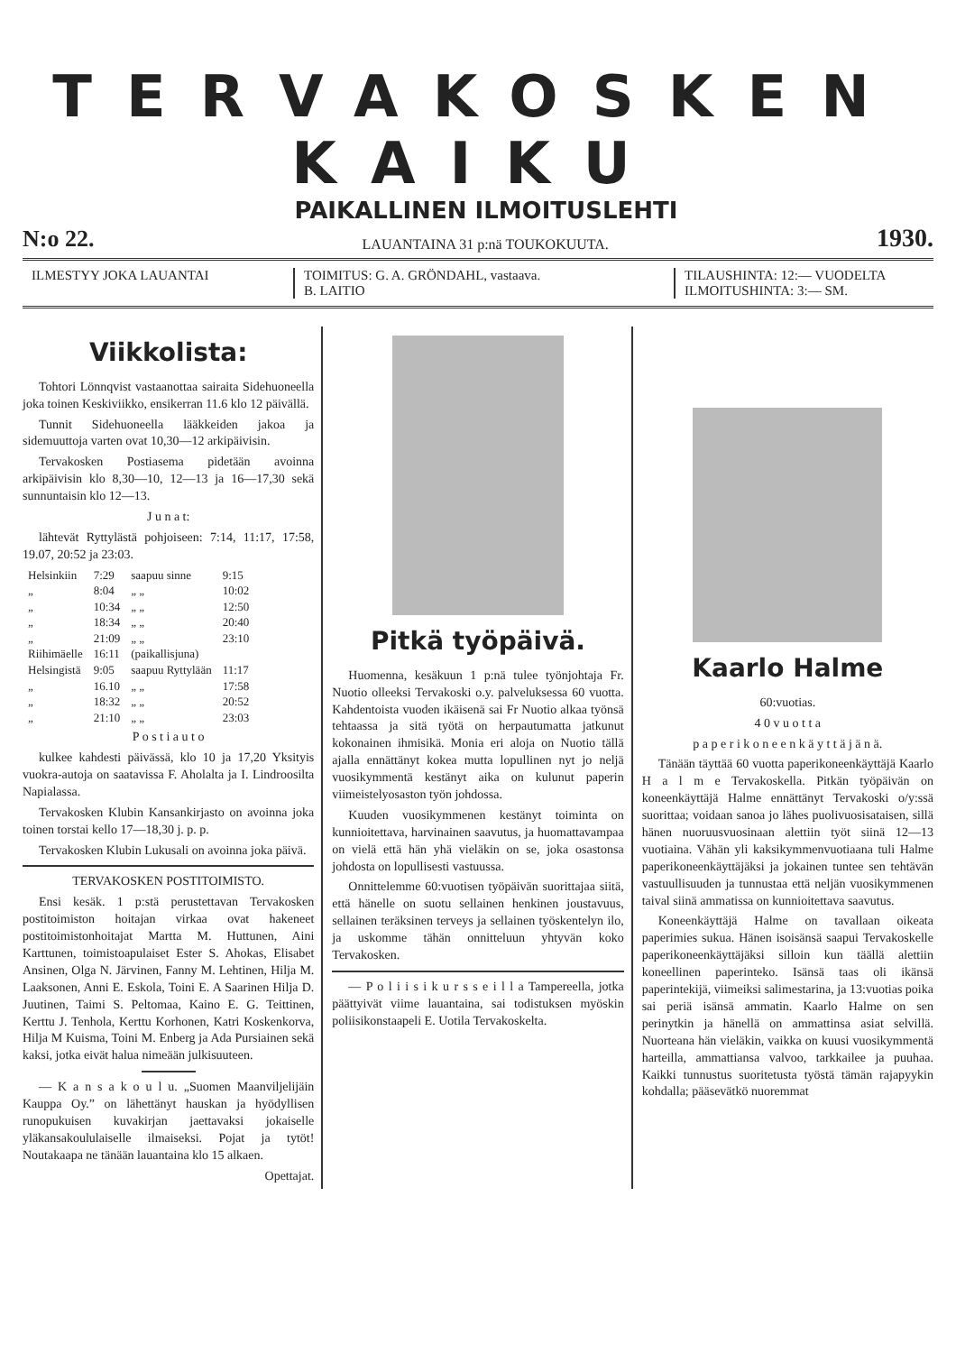TERVAKOSKEN KAIKU
PAIKALLINEN ILMOITUSLEHTI
N:o 22. LAUANTAINA 31 p:nä TOUKOKUUTA. 1930.
ILMESTYY JOKA LAUANTAI TOIMITUS: G. A. GRÖNDAHL, vastaava.
B. LAITIO
TILAUSHINTA: 12:— VUODELTA
ILMOITUSHINTA: 3:— SM.
Viikkolista:
Tohtori Lönnqvist vastaanottaa sairaita Sidehuoneella joka toinen Keskiviikko, ensikerran 11.6 klo 12 päivällä.
Tunnit Sidehuoneella lääkkeiden jakoa ja sidemuuttoja varten ovat 10,30—12 arkipäivisin.
Tervakosken Postiasema pidetään avoinna arkipäivisin klo 8,30—10, 12—13 ja 16—17,30 sekä sunnuntaisin klo 12—13.
J u n a t:
lähtevät Ryttylästä pohjoiseen: 7:14, 11:17, 17:58, 19.07, 20:52 ja 23:03.
| Helsinkiin | 7:29 | saapuu sinne | 9:15 |
| „ | 8:04 | „ „ | 10:02 |
| „ | 10:34 | „ „ | 12:50 |
| „ | 18:34 | „ „ | 20:40 |
| „ | 21:09 | „ „ | 23:10 |
| Riihimäelle | 16:11 | (paikallisjuna) | |
| Helsingistä | 9:05 | saapuu Ryttylään | 11:17 |
| „ | 16.10 | „ „ | 17:58 |
| „ | 18:32 | „ „ | 20:52 |
| „ | 21:10 | „ „ | 23:03 |
P o s t i a u t o
kulkee kahdesti päivässä, klo 10 ja 17,20 Yksityis vuokra-autoja on saatavissa F. Aholalta ja I. Lindroosilta Napialassa.
Tervakosken Klubin Kansankirjasto on avoinna joka toinen torstai kello 17—18,30 j. p. p.
Tervakosken Klubin Lukusali on avoinna joka päivä.
TERVAKOSKEN POSTITOIMISTO.
Ensi kesäk. 1 p:stä perustettavan Tervakosken postitoimiston hoitajan virkaa ovat hakeneet postitoimistonhoitajat Martta M. Huttunen, Aini Karttunen, toimistoapulaiset Ester S. Ahokas, Elisabet Ansinen, Olga N. Järvinen, Fanny M. Lehtinen, Hilja M. Laaksonen, Anni E. Eskola, Toini E. A Saarinen Hilja D. Juutinen, Taimi S. Peltomaa, Kaino E. G. Teittinen, Kerttu J. Tenhola, Kerttu Korhonen, Katri Koskenkorva, Hilja M Kuisma, Toini M. Enberg ja Ada Pursiainen sekä kaksi, jotka eivät halua nimeään julkisuuteen.
— K a n s a k o u l u. „Suomen Maanviljelijäin Kauppa Oy.” on lähettänyt hauskan ja hyödyllisen runopukuisen kuvakirjan jaettavaksi jokaiselle yläkansakoululaiselle ilmaiseksi. Pojat ja tytöt! Noutakaapa ne tänään lauantaina klo 15 alkaen.
Opettajat.
Pitkä työpäivä.
Huomenna, kesäkuun 1 p:nä tulee työnjohtaja Fr. Nuotio olleeksi Tervakoski o.y. palveluksessa 60 vuotta. Kahdentoista vuoden ikäisenä sai Fr Nuotio alkaa työnsä tehtaassa ja sitä työtä on herpautumatta jatkunut kokonainen ihmisikä. Monia eri aloja on Nuotio tällä ajalla ennättänyt kokea mutta lopullinen nyt jo neljä vuosikymmentä kestänyt aika on kulunut paperin viimeistelyosaston työn johdossa.
Kuuden vuosikymmenen kestänyt toiminta on kunnioitettava, harvinainen saavutus, ja huomattavampaa on vielä että hän yhä vieläkin on se, joka osastonsa johdosta on lopullisesti vastuussa.
Onnittelemme 60:vuotisen työpäivän suorittajaa siitä, että hänelle on suotu sellainen henkinen joustavuus, sellainen teräksinen terveys ja sellainen työskentelyn ilo, ja uskomme tähän onnitteluun yhtyvän koko Tervakosken.
— P o l i i s i k u r s s e i l l a Tampereella, jotka päättyivät viime lauantaina, sai todistuksen myöskin poliisikonstaapeli E. Uotila Tervakoskelta.
Kaarlo Halme
60:vuotias.
4 0 v u o t t a
p a p e r i k o n e e n k ä y t t ä j ä n ä.
Tänään täyttää 60 vuotta paperikoneenkäyttäjä Kaarlo H a l m e Tervakoskella. Pitkän työpäivän on koneenkäyttäjä Halme ennättänyt Tervakoski o/y:ssä suorittaa; voidaan sanoa jo lähes puolivuosisataisen, sillä hänen nuoruusvuosinaan alettiin työt siinä 12—13 vuotiaina. Vähän yli kaksikymmenvuotiaana tuli Halme paperikoneenkäyttäjäksi ja jokainen tuntee sen tehtävän vastuullisuuden ja tunnustaa että neljän vuosikymmenen taival siinä ammatissa on kunnioitettava saavutus.
Koneenkäyttäjä Halme on tavallaan oikeata paperimies sukua. Hänen isoisänsä saapui Tervakoskelle paperikoneenkäyttäjäksi silloin kun täällä alettiin koneellinen paperinteko. Isänsä taas oli ikänsä paperintekijä, viimeiksi salimestarina, ja 13:vuotias poika sai periä isänsä ammatin. Kaarlo Halme on sen perinytkin ja hänellä on ammattinsa asiat selvillä. Nuorteana hän vieläkin, vaikka on kuusi vuosikymmentä harteilla, ammattiansa valvoo, tarkkailee ja puuhaa. Kaikki tunnustus suoritetusta työstä tämän rajapyykin kohdalla; pääsevätkö nuoremmat